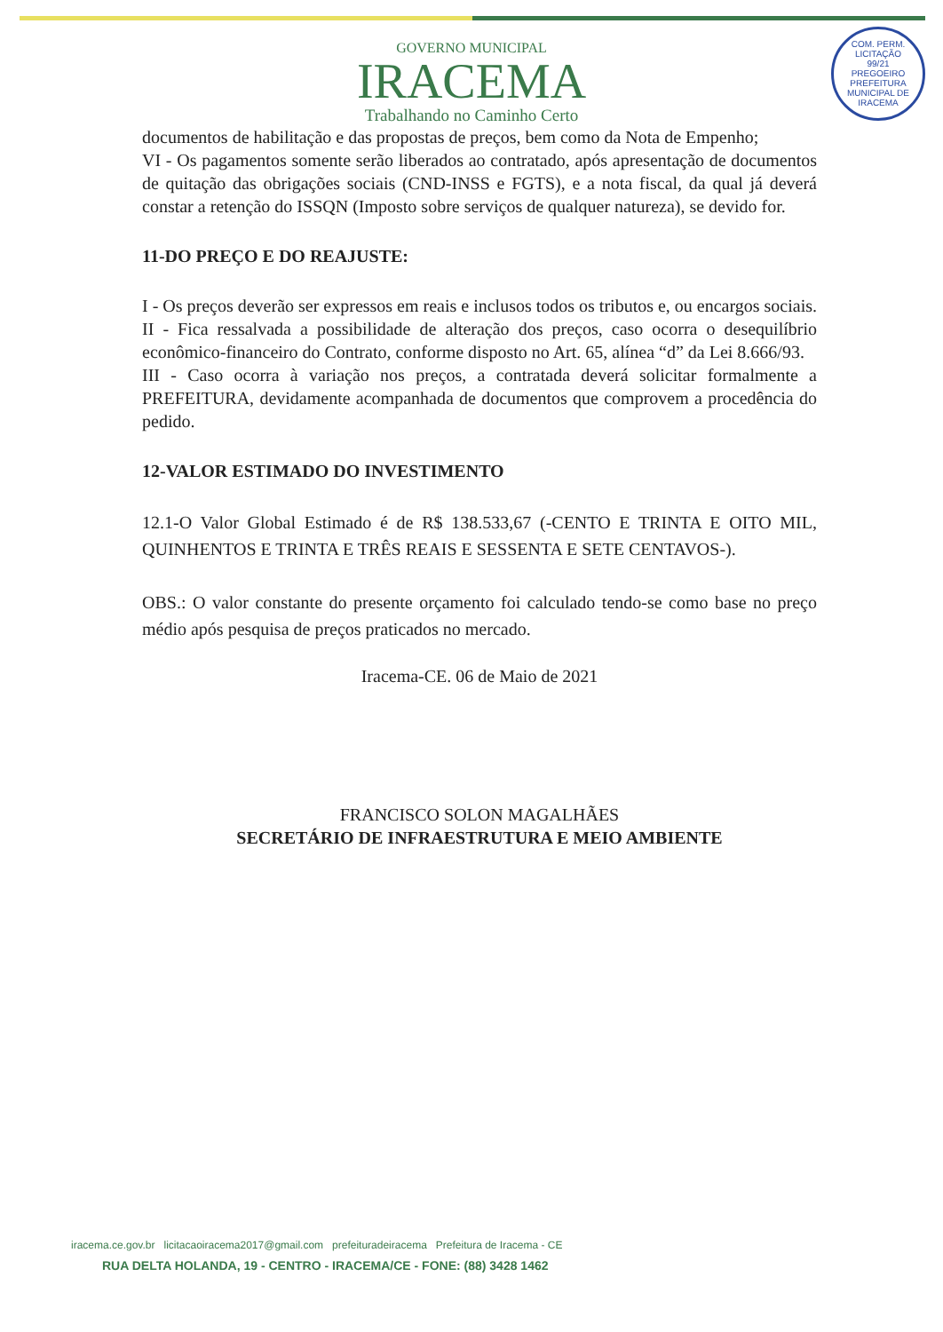COM. PERM. LICITAÇÃO
99/21
PREGOEIRO
PREFEITURA MUNICIPAL DE IRACEMA
GOVERNO MUNICIPAL
IRACEMA
Trabalhando no Caminho Certo
documentos de habilitação e das propostas de preços, bem como da Nota de Empenho;
VI - Os pagamentos somente serão liberados ao contratado, após apresentação de documentos de quitação das obrigações sociais (CND-INSS e FGTS), e a nota fiscal, da qual já deverá constar a retenção do ISSQN (Imposto sobre serviços de qualquer natureza), se devido for.
11-DO PREÇO E DO REAJUSTE:
I - Os preços deverão ser expressos em reais e inclusos todos os tributos e, ou encargos sociais.
II - Fica ressalvada a possibilidade de alteração dos preços, caso ocorra o desequilíbrio econômico-financeiro do Contrato, conforme disposto no Art. 65, alínea “d” da Lei 8.666/93.
III - Caso ocorra à variação nos preços, a contratada deverá solicitar formalmente a PREFEITURA, devidamente acompanhada de documentos que comprovem a procedência do pedido.
12-VALOR ESTIMADO DO INVESTIMENTO
12.1-O Valor Global Estimado é de R$ 138.533,67 (-CENTO E TRINTA E OITO MIL, QUINHENTOS E TRINTA E TRÊS REAIS E SESSENTA E SETE CENTAVOS-).
OBS.: O valor constante do presente orçamento foi calculado tendo-se como base no preço médio após pesquisa de preços praticados no mercado.
Iracema-CE. 06 de Maio de 2021
FRANCISCO SOLON MAGALHÃES
SECRETÁRIO DE INFRAESTRUTURA E MEIO AMBIENTE
iracema.ce.gov.br licitacaoiracema2017@gmail.com prefeituradeiracema Prefeitura de Iracema - CE
RUA DELTA HOLANDA, 19 - CENTRO - IRACEMA/CE - FONE: (88) 3428 1462